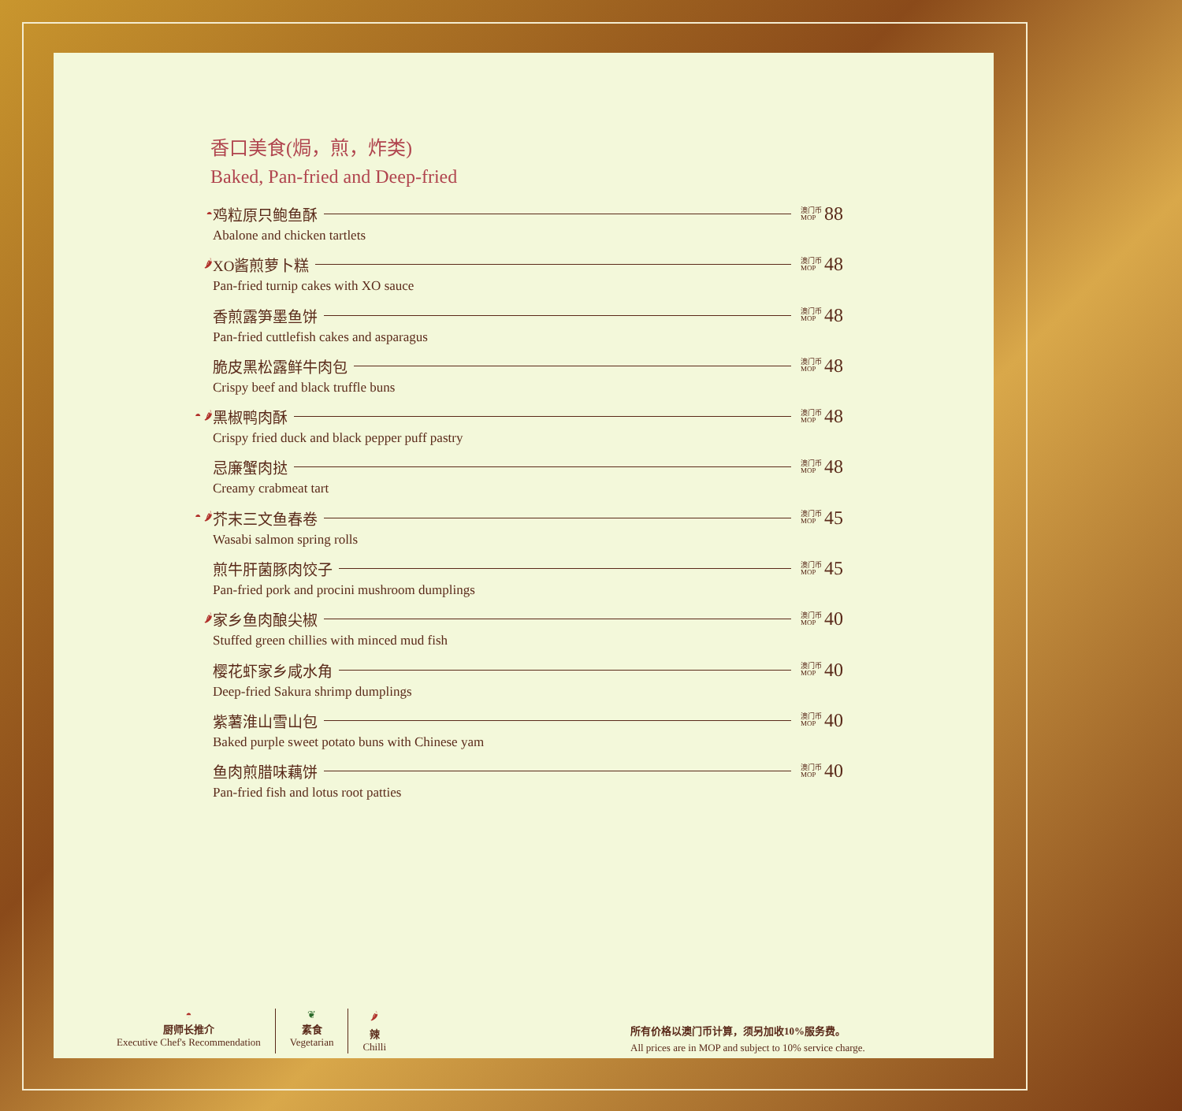香口美食(焗，煎，炸类)
Baked, Pan-fried and Deep-fried
◓ 鸡粒原只鲍鱼酥 澳门币 MOP 88
Abalone and chicken tartlets
🌶 XO酱煎萝卜糕 澳门币 MOP 48
Pan-fried turnip cakes with XO sauce
香煎露笋墨鱼饼 澳门币 MOP 48
Pan-fried cuttlefish cakes and asparagus
脆皮黑松露鲜牛肉包 澳门币 MOP 48
Crispy beef and black truffle buns
◓ 🌶 黑椒鸭肉酥 澳门币 MOP 48
Crispy fried duck and black pepper puff pastry
忌廉蟹肉挞 澳门币 MOP 48
Creamy crabmeat tart
◓ 🌶 芥末三文鱼春卷 澳门币 MOP 45
Wasabi salmon spring rolls
煎牛肝菌豚肉饺子 澳门币 MOP 45
Pan-fried pork and procini mushroom dumplings
🌶 家乡鱼肉酿尖椒 澳门币 MOP 40
Stuffed green chillies with minced mud fish
樱花虾家乡咸水角 澳门币 MOP 40
Deep-fried Sakura shrimp dumplings
紫薯淮山雪山包 澳门币 MOP 40
Baked purple sweet potato buns with Chinese yam
鱼肉煎腊味藕饼 澳门币 MOP 40
Pan-fried fish and lotus root patties
◓
厨师长推介
Executive Chef's Recommendation
❦
素食
Vegetarian
🌶
辣
Chilli
所有价格以澳门币计算，须另加收10%服务费。
All prices are in MOP and subject to 10% service charge.